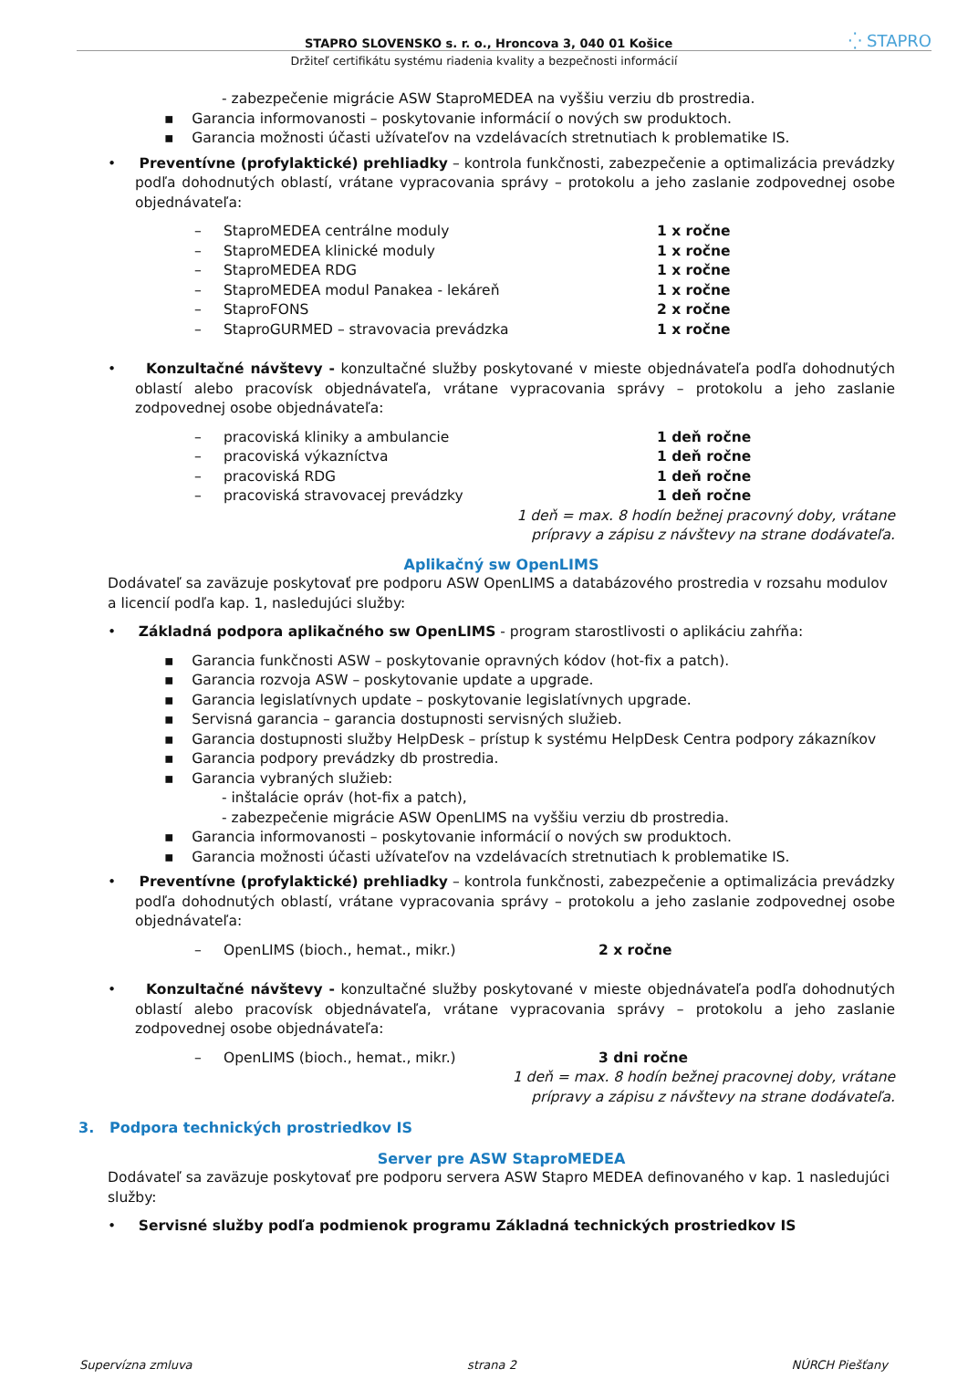STAPRO SLOVENSKO s. r. o., Hroncova 3, 040 01 Košice ⁛ STAPRO
Držiteľ certifikátu systému riadenia kvality a bezpečnosti informácií
- zabezpečenie migrácie ASW StaproMEDEA na vyššiu verziu db prostredia.
▪ Garancia informovanosti – poskytovanie informácií o nových sw produktoch.
▪ Garancia možnosti účasti užívateľov na vzdelávacích stretnutiach k problematike IS.
• Preventívne (profylaktické) prehliadky – kontrola funkčnosti, zabezpečenie a optimalizácia prevádzky podľa dohodnutých oblastí, vrátane vypracovania správy – protokolu a jeho zaslanie zodpovednej osobe objednávateľa:
– StaproMEDEA centrálne moduly 1 x ročne
– StaproMEDEA klinické moduly 1 x ročne
– StaproMEDEA RDG 1 x ročne
– StaproMEDEA modul Panakea - lekáreň 1 x ročne
– StaproFONS 2 x ročne
– StaproGURMED – stravovacia prevádzka 1 x ročne
• Konzultačné návštevy - konzultačné služby poskytované v mieste objednávateľa podľa dohodnutých oblastí alebo pracovísk objednávateľa, vrátane vypracovania správy – protokolu a jeho zaslanie zodpovednej osobe objednávateľa:
– pracoviská kliniky a ambulancie 1 deň ročne
– pracoviská výkazníctva 1 deň ročne
– pracoviská RDG 1 deň ročne
– pracoviská stravovacej prevádzky 1 deň ročne
1 deň = max. 8 hodín bežnej pracovný doby, vrátane
prípravy a zápisu z návštevy na strane dodávateľa.
Aplikačný sw OpenLIMS
Dodávateľ sa zaväzuje poskytovať pre podporu ASW OpenLIMS a databázového prostredia v rozsahu modulov a licencií podľa kap. 1, nasledujúci služby:
• Základná podpora aplikačného sw OpenLIMS - program starostlivosti o aplikáciu zahŕňa:
▪ Garancia funkčnosti ASW – poskytovanie opravných kódov (hot-fix a patch).
▪ Garancia rozvoja ASW – poskytovanie update a upgrade.
▪ Garancia legislatívnych update – poskytovanie legislatívnych upgrade.
▪ Servisná garancia – garancia dostupnosti servisných služieb.
▪ Garancia dostupnosti služby HelpDesk – prístup k systému HelpDesk Centra podpory zákazníkov
▪ Garancia podpory prevádzky db prostredia.
▪ Garancia vybraných služieb:
- inštalácie opráv (hot-fix a patch),
- zabezpečenie migrácie ASW OpenLIMS na vyššiu verziu db prostredia.
▪ Garancia informovanosti – poskytovanie informácií o nových sw produktoch.
▪ Garancia možnosti účasti užívateľov na vzdelávacích stretnutiach k problematike IS.
• Preventívne (profylaktické) prehliadky – kontrola funkčnosti, zabezpečenie a optimalizácia prevádzky podľa dohodnutých oblastí, vrátane vypracovania správy – protokolu a jeho zaslanie zodpovednej osobe objednávateľa:
– OpenLIMS (bioch., hemat., mikr.) 2 x ročne
• Konzultačné návštevy - konzultačné služby poskytované v mieste objednávateľa podľa dohodnutých oblastí alebo pracovísk objednávateľa, vrátane vypracovania správy – protokolu a jeho zaslanie zodpovednej osobe objednávateľa:
– OpenLIMS (bioch., hemat., mikr.) 3 dni ročne
1 deň = max. 8 hodín bežnej pracovnej doby, vrátane
prípravy a zápisu z návštevy na strane dodávateľa.
3. Podpora technických prostriedkov IS
Server pre ASW StaproMEDEA
Dodávateľ sa zaväzuje poskytovať pre podporu servera ASW Stapro MEDEA definovaného v kap. 1 nasledujúci služby:
• Servisné služby podľa podmienok programu Základná technických prostriedkov IS
Supervízna zmluva strana 2 NÚRCH Piešťany